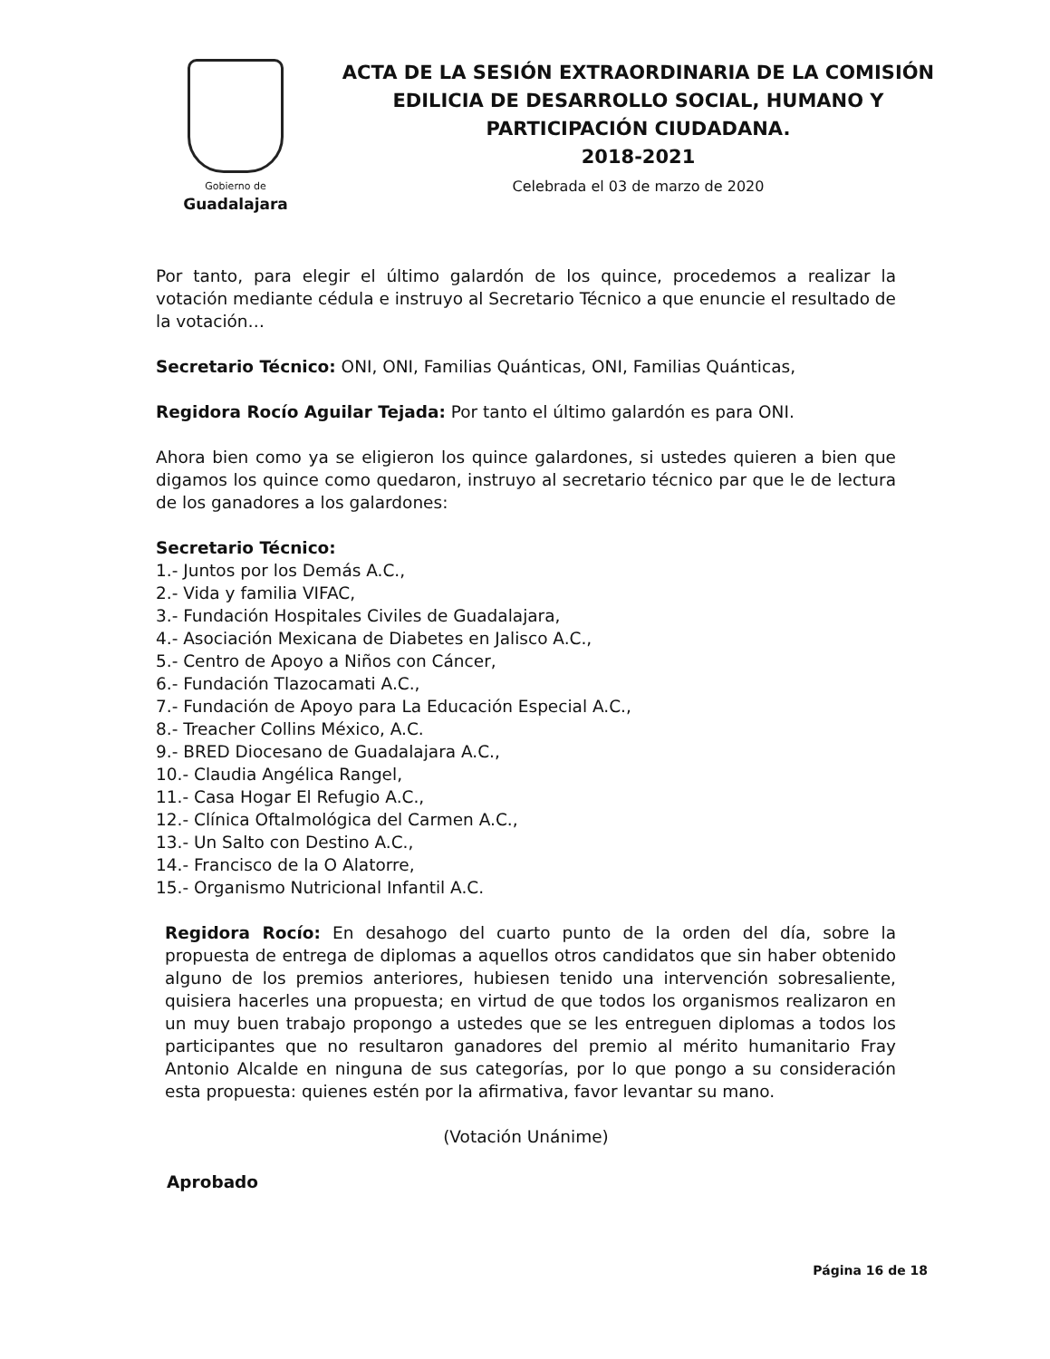Gobierno de
Guadalajara
ACTA DE LA SESIÓN EXTRAORDINARIA DE LA COMISIÓN
EDILICIA DE DESARROLLO SOCIAL, HUMANO Y
PARTICIPACIÓN CIUDADANA.
2018-2021
Celebrada el 03 de marzo de 2020
Por tanto, para elegir el último galardón de los quince, procedemos a realizar la votación mediante cédula e instruyo al Secretario Técnico a que enuncie el resultado de la votación…
Secretario Técnico: ONI, ONI, Familias Quánticas, ONI, Familias Quánticas,
Regidora Rocío Aguilar Tejada: Por tanto el último galardón es para ONI.
Ahora bien como ya se eligieron los quince galardones, si ustedes quieren a bien que digamos los quince como quedaron, instruyo al secretario técnico par que le de lectura de los ganadores a los galardones:
Secretario Técnico:
1.- Juntos por los Demás A.C.,
2.- Vida y familia VIFAC,
3.- Fundación Hospitales Civiles de Guadalajara,
4.- Asociación Mexicana de Diabetes en Jalisco A.C.,
5.- Centro de Apoyo a Niños con Cáncer,
6.- Fundación Tlazocamati A.C.,
7.- Fundación de Apoyo para La Educación Especial A.C.,
8.- Treacher Collins México, A.C.
9.- BRED Diocesano de Guadalajara A.C.,
10.- Claudia Angélica Rangel,
11.- Casa Hogar El Refugio A.C.,
12.- Clínica Oftalmológica del Carmen A.C.,
13.- Un Salto con Destino A.C.,
14.- Francisco de la O Alatorre,
15.- Organismo Nutricional Infantil A.C.
Regidora Rocío: En desahogo del cuarto punto de la orden del día, sobre la propuesta de entrega de diplomas a aquellos otros candidatos que sin haber obtenido alguno de los premios anteriores, hubiesen tenido una intervención sobresaliente, quisiera hacerles una propuesta; en virtud de que todos los organismos realizaron en un muy buen trabajo propongo a ustedes que se les entreguen diplomas a todos los participantes que no resultaron ganadores del premio al mérito humanitario Fray Antonio Alcalde en ninguna de sus categorías, por lo que pongo a su consideración esta propuesta: quienes estén por la afirmativa, favor levantar su mano.
(Votación Unánime)
Aprobado
Página 16 de 18